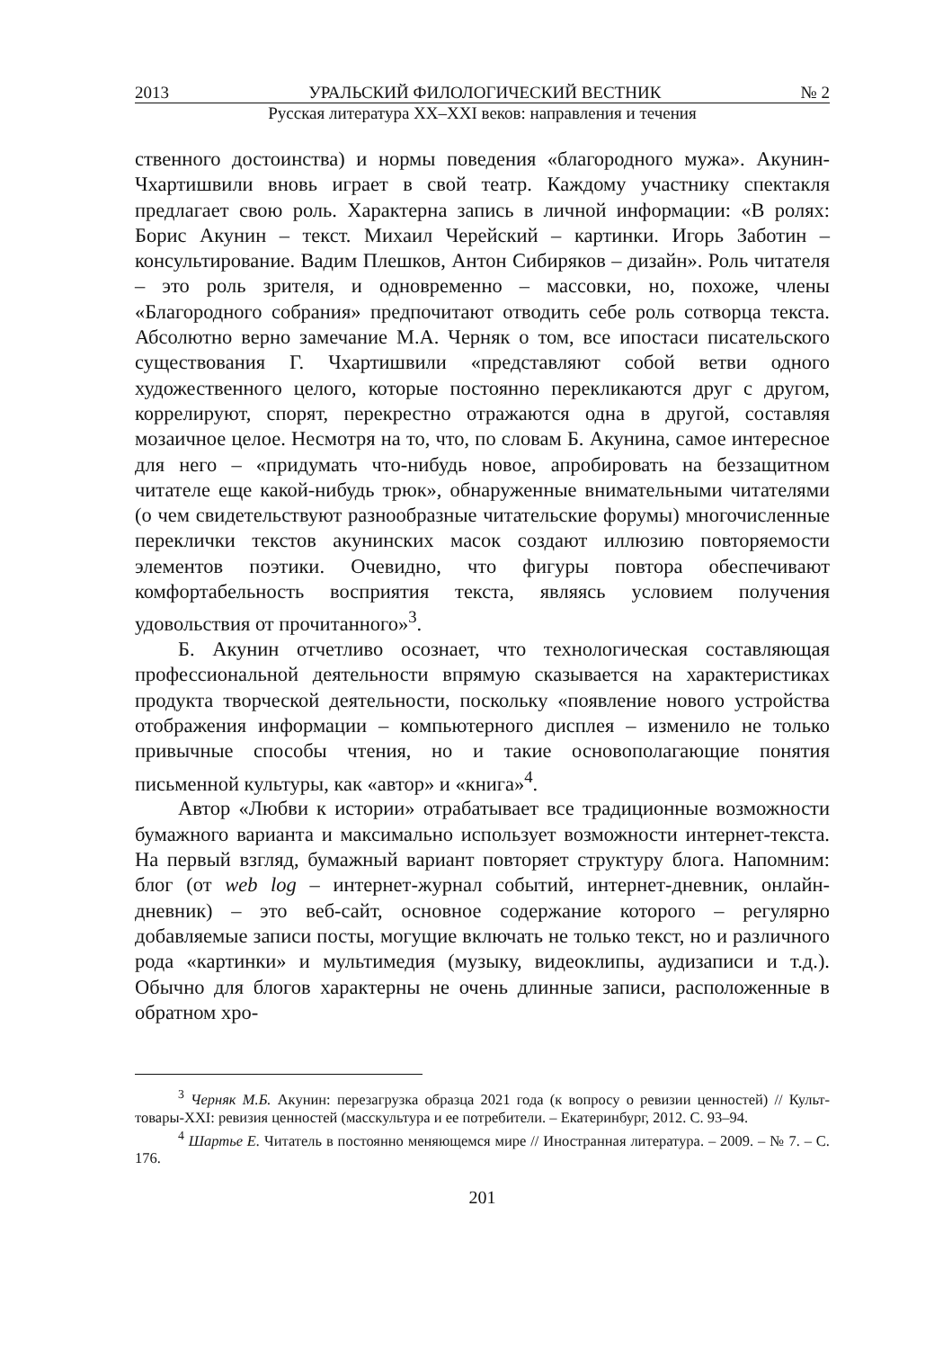2013 УРАЛЬСКИЙ ФИЛОЛОГИЧЕСКИЙ ВЕСТНИК № 2
Русская литература XX–XXI веков: направления и течения
ственного достоинства) и нормы поведения «благородного мужа». Акунин-Чхартишвили вновь играет в свой театр. Каждому участнику спектакля предлагает свою роль. Характерна запись в личной информации: «В ролях: Борис Акунин – текст. Михаил Черейский – картинки. Игорь Заботин – консультирование. Вадим Плешков, Антон Сибиряков – дизайн». Роль читателя – это роль зрителя, и одновременно – массовки, но, похоже, члены «Благородного собрания» предпочитают отводить себе роль сотворца текста. Абсолютно верно замечание М.А. Черняк о том, все ипостаси писательского существования Г. Чхартишвили «представляют собой ветви одного художественного целого, которые постоянно перекликаются друг с другом, коррелируют, спорят, перекрестно отражаются одна в другой, составляя мозаичное целое. Несмотря на то, что, по словам Б. Акунина, самое интересное для него – «придумать что-нибудь новое, апробировать на беззащитном читателе еще какой-нибудь трюк», обнаруженные внимательными читателями (о чем свидетельствуют разнообразные читательские форумы) многочисленные переклички текстов акунинских масок создают иллюзию повторяемости элементов поэтики. Очевидно, что фигуры повтора обеспечивают комфортабельность восприятия текста, являясь условием получения удовольствия от прочитанного»<sup>3</sup>.
Б. Акунин отчетливо осознает, что технологическая составляющая профессиональной деятельности впрямую сказывается на характеристиках продукта творческой деятельности, поскольку «появление нового устройства отображения информации – компьютерного дисплея – изменило не только привычные способы чтения, но и такие основополагающие понятия письменной культуры, как «автор» и «книга»<sup>4</sup>.
Автор «Любви к истории» отрабатывает все традиционные возможности бумажного варианта и максимально использует возможности интернет-текста. На первый взгляд, бумажный вариант повторяет структуру блога. Напомним: блог (от web log – интернет-журнал событий, интернет-дневник, онлайн-дневник) – это веб-сайт, основное содержание которого – регулярно добавляемые записи посты, могущие включать не только текст, но и различного рода «картинки» и мультимедия (музыку, видеоклипы, аудизаписи и т.д.). Обычно для блогов характерны не очень длинные записи, расположенные в обратном хро-
<sup>3</sup> Черняк М.Б. Акунин: перезагрузка образца 2021 года (к вопросу о ревизии ценностей) // Культ-товары-XXI: ревизия ценностей (масскультура и ее потребители. – Екатеринбург, 2012. С. 93–94.
<sup>4</sup> Шартье Е. Читатель в постоянно меняющемся мире // Иностранная литература. – 2009. – № 7. – С. 176.
201